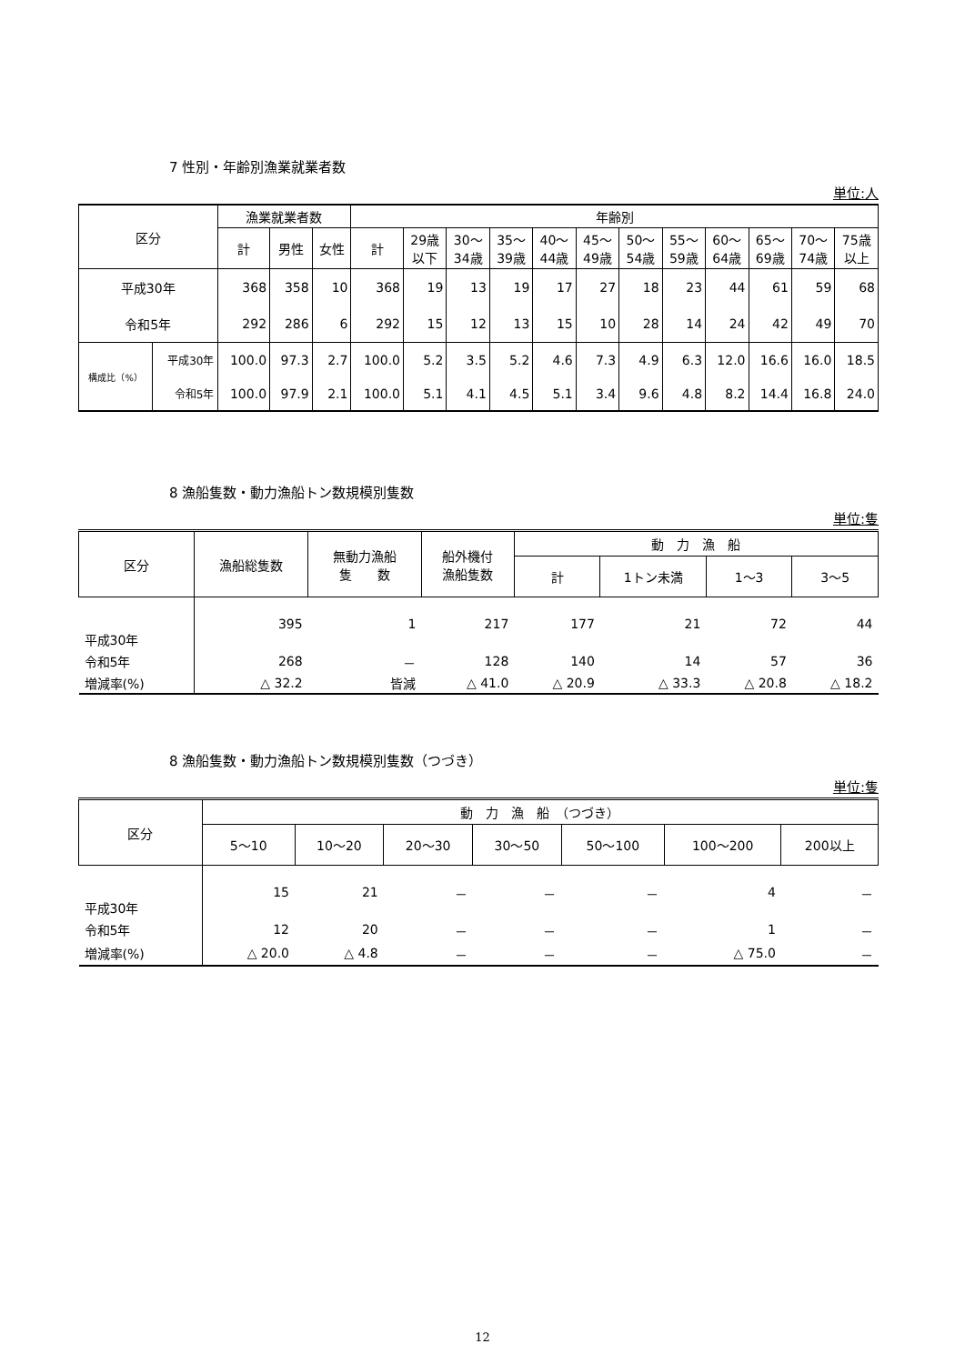7 性別・年齢別漁業就業者数
単位:人
| 区分 | | 漁業就業者数 | | | 年齢別 | | | | | | | | | | | |
| --- | --- | --- | --- | --- | --- | --- | --- | --- | --- | --- | --- | --- | --- | --- | --- | --- |
| | | 計 | 男性 | 女性 | 計 | 29歳 以下 | 30～ 34歳 | 35～ 39歳 | 40～ 44歳 | 45～ 49歳 | 50～ 54歳 | 55～ 59歳 | 60～ 64歳 | 65～ 69歳 | 70～ 74歳 | 75歳 以上 |
| 平成30年 | | 368 | 358 | 10 | 368 | 19 | 13 | 19 | 17 | 27 | 18 | 23 | 44 | 61 | 59 | 68 |
| 令和5年 | | 292 | 286 | 6 | 292 | 15 | 12 | 13 | 15 | 10 | 28 | 14 | 24 | 42 | 49 | 70 |
| 構成比（%） | 平成30年 | 100.0 | 97.3 | 2.7 | 100.0 | 5.2 | 3.5 | 5.2 | 4.6 | 7.3 | 4.9 | 6.3 | 12.0 | 16.6 | 16.0 | 18.5 |
| | 令和5年 | 100.0 | 97.9 | 2.1 | 100.0 | 5.1 | 4.1 | 4.5 | 5.1 | 3.4 | 9.6 | 4.8 | 8.2 | 14.4 | 16.8 | 24.0 |
8 漁船隻数・動力漁船トン数規模別隻数
単位:隻
| 区分 | 漁船総隻数 | 無動力漁船 隻 数 | 船外機付 漁船隻数 | 動 力 漁 船 | | | |
| --- | --- | --- | --- | --- | --- | --- | --- |
| | | | | 計 | 1トン未満 | 1～3 | 3～5 |
| 平成30年 | 395 | 1 | 217 | 177 | 21 | 72 | 44 |
| 令和5年 | 268 | － | 128 | 140 | 14 | 57 | 36 |
| 増減率(%) | △ 32.2 | 皆減 | △ 41.0 | △ 20.9 | △ 33.3 | △ 20.8 | △ 18.2 |
8 漁船隻数・動力漁船トン数規模別隻数（つづき）
単位:隻
| 区分 | 動 力 漁 船 （つづき） | | | | | | |
| --- | --- | --- | --- | --- | --- | --- | --- |
| | 5～10 | 10～20 | 20～30 | 30～50 | 50～100 | 100～200 | 200以上 |
| 平成30年 | 15 | 21 | － | － | － | 4 | － |
| 令和5年 | 12 | 20 | － | － | － | 1 | － |
| 増減率(%) | △ 20.0 | △ 4.8 | － | － | － | △ 75.0 | － |
12